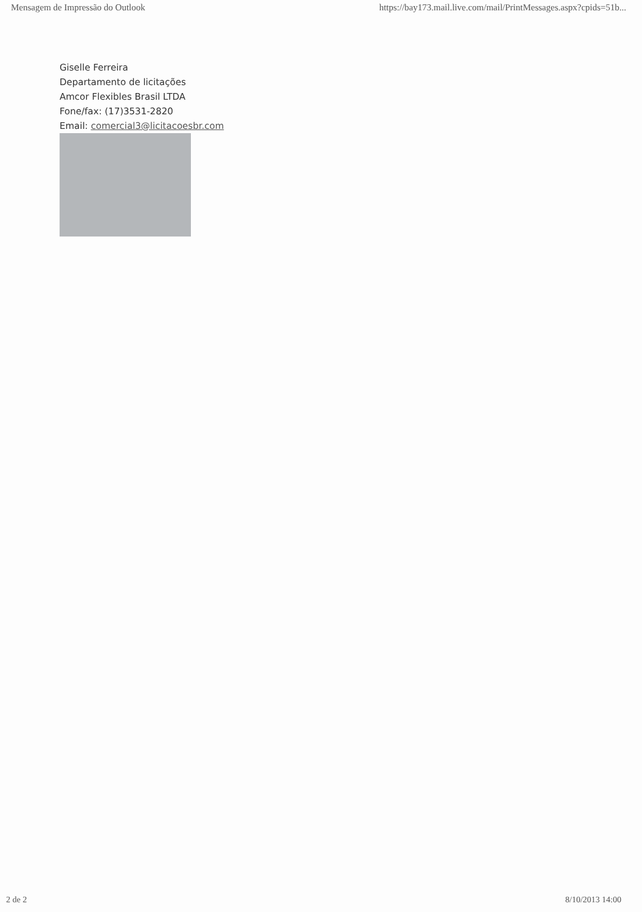Mensagem de Impressão do Outlook https://bay173.mail.live.com/mail/PrintMessages.aspx?cpids=51b...
Giselle Ferreira
Departamento de licitações
Amcor Flexibles Brasil LTDA
Fone/fax: (17)3531-2820
Email: comercial3@licitacoesbr.com
2 de 2 8/10/2013 14:00